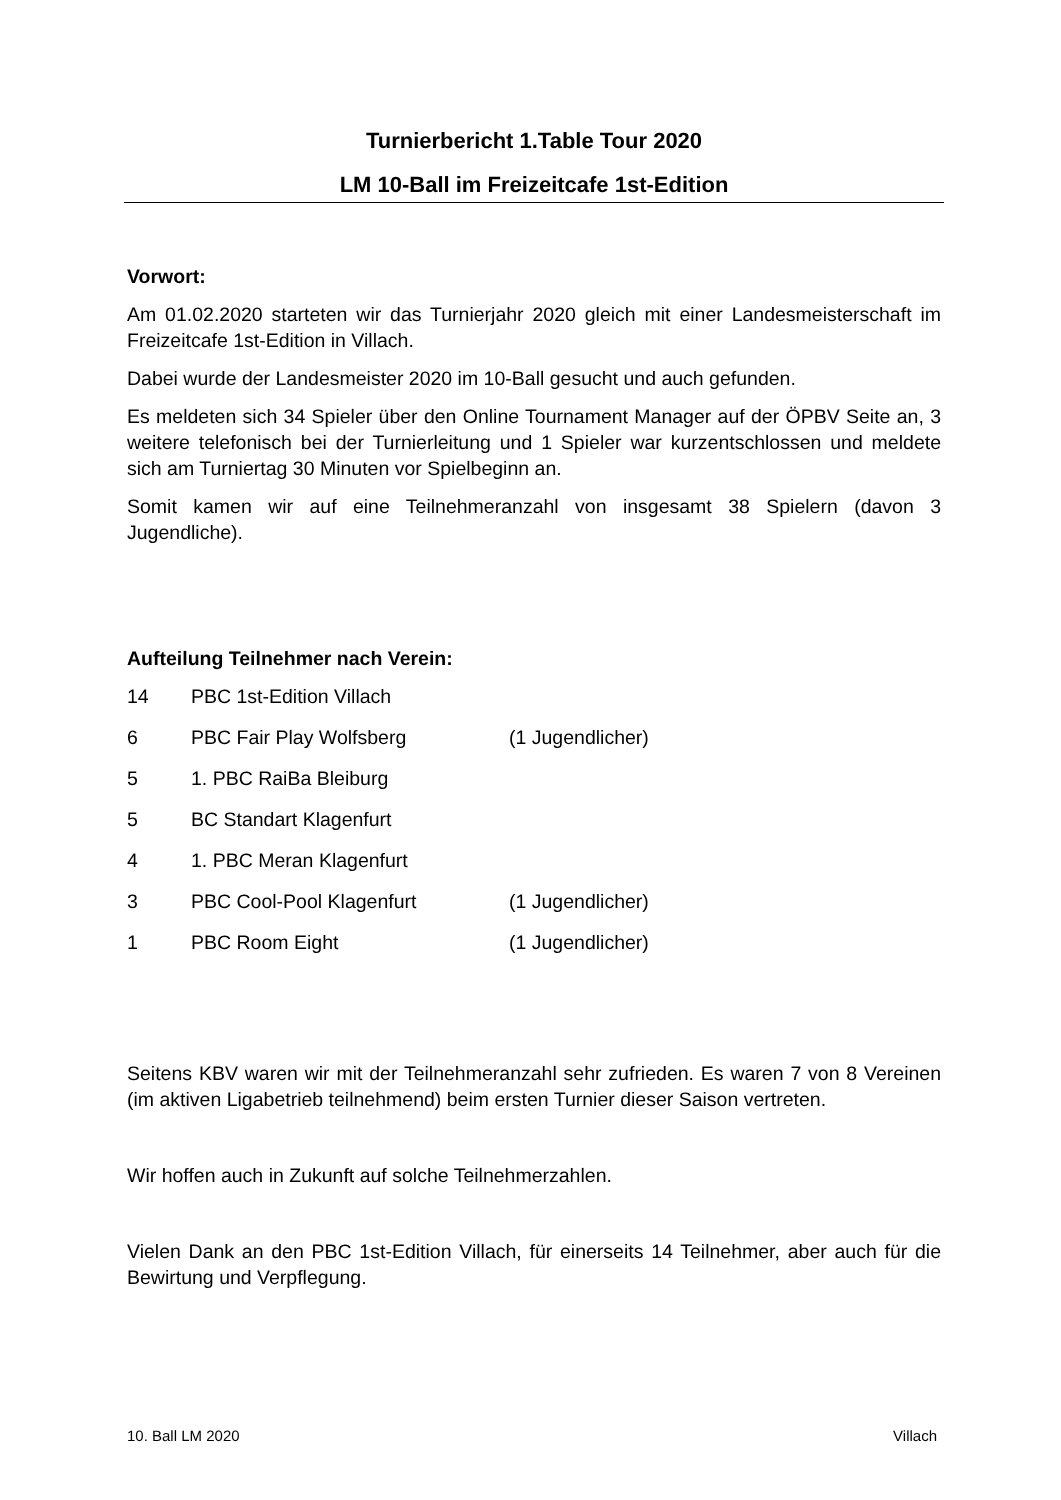Turnierbericht 1.Table Tour 2020
LM 10-Ball im Freizeitcafe 1st-Edition
Vorwort:
Am 01.02.2020 starteten wir das Turnierjahr 2020 gleich mit einer Landesmeisterschaft im Freizeitcafe 1st-Edition in Villach.
Dabei wurde der Landesmeister 2020 im 10-Ball gesucht und auch gefunden.
Es meldeten sich 34 Spieler über den Online Tournament Manager auf der ÖPBV Seite an, 3 weitere telefonisch bei der Turnierleitung und 1 Spieler war kurzentschlossen und meldete sich am Turniertag 30 Minuten vor Spielbeginn an.
Somit kamen wir auf eine Teilnehmeranzahl von insgesamt 38 Spielern (davon 3 Jugendliche).
Aufteilung Teilnehmer nach Verein:
| 14 | PBC 1st-Edition Villach | |
| 6 | PBC Fair Play Wolfsberg | (1 Jugendlicher) |
| 5 | 1. PBC RaiBa Bleiburg | |
| 5 | BC Standart Klagenfurt | |
| 4 | 1. PBC Meran Klagenfurt | |
| 3 | PBC Cool-Pool Klagenfurt | (1 Jugendlicher) |
| 1 | PBC Room Eight | (1 Jugendlicher) |
Seitens KBV waren wir mit der Teilnehmeranzahl sehr zufrieden. Es waren 7 von 8 Vereinen (im aktiven Ligabetrieb teilnehmend) beim ersten Turnier dieser Saison vertreten.
Wir hoffen auch in Zukunft auf solche Teilnehmerzahlen.
Vielen Dank an den PBC 1st-Edition Villach, für einerseits 14 Teilnehmer, aber auch für die Bewirtung und Verpflegung.
10. Ball LM 2020 Villach